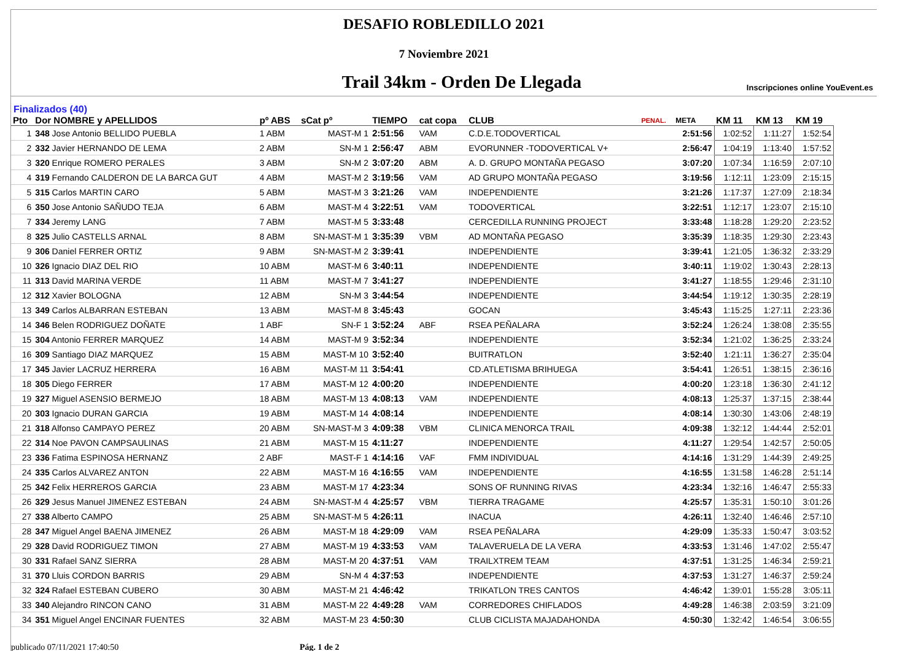DESAFIO ROBLEDILLO 2021
7 Noviembre 2021
Trail 34km - Orden De Llegada
Inscripciones online YouEvent.es
Finalizados (40)
| Pto | Dor NOMBRE y APELLIDOS | pº ABS | sCat pº | TIEMPO | cat copa | CLUB | PENAL. | META | KM 11 | KM 13 | KM 19 |
| --- | --- | --- | --- | --- | --- | --- | --- | --- | --- | --- | --- |
| 1 | 348 Jose Antonio BELLIDO PUEBLA | 1 ABM | MAST-M 1 | 2:51:56 | VAM | C.D.E.TODOVERTICAL | | 2:51:56 | 1:02:52 | 1:11:27 | 1:52:54 |
| 2 | 332 Javier HERNANDO DE LEMA | 2 ABM | SN-M 1 | 2:56:47 | ABM | EVORUNNER -TODOVERTICAL V+ | | 2:56:47 | 1:04:19 | 1:13:40 | 1:57:52 |
| 3 | 320 Enrique ROMERO PERALES | 3 ABM | SN-M 2 | 3:07:20 | ABM | A. D. GRUPO MONTAÑA PEGASO | | 3:07:20 | 1:07:34 | 1:16:59 | 2:07:10 |
| 4 | 319 Fernando CALDERON DE LA BARCA GUT | 4 ABM | MAST-M 2 | 3:19:56 | VAM | AD GRUPO MONTAÑA PEGASO | | 3:19:56 | 1:12:11 | 1:23:09 | 2:15:15 |
| 5 | 315 Carlos MARTIN CARO | 5 ABM | MAST-M 3 | 3:21:26 | VAM | INDEPENDIENTE | | 3:21:26 | 1:17:37 | 1:27:09 | 2:18:34 |
| 6 | 350 Jose Antonio SAÑUDO TEJA | 6 ABM | MAST-M 4 | 3:22:51 | VAM | TODOVERTICAL | | 3:22:51 | 1:12:17 | 1:23:07 | 2:15:10 |
| 7 | 334 Jeremy LANG | 7 ABM | MAST-M 5 | 3:33:48 | | CERCEDILLA RUNNING PROJECT | | 3:33:48 | 1:18:28 | 1:29:20 | 2:23:52 |
| 8 | 325 Julio CASTELLS ARNAL | 8 ABM | SN-MAST-M 1 | 3:35:39 | VBM | AD MONTAÑA PEGASO | | 3:35:39 | 1:18:35 | 1:29:30 | 2:23:43 |
| 9 | 306 Daniel FERRER ORTIZ | 9 ABM | SN-MAST-M 2 | 3:39:41 | | INDEPENDIENTE | | 3:39:41 | 1:21:05 | 1:36:32 | 2:33:29 |
| 10 | 326 Ignacio DIAZ DEL RIO | 10 ABM | MAST-M 6 | 3:40:11 | | INDEPENDIENTE | | 3:40:11 | 1:19:02 | 1:30:43 | 2:28:13 |
| 11 | 313 David MARINA VERDE | 11 ABM | MAST-M 7 | 3:41:27 | | INDEPENDIENTE | | 3:41:27 | 1:18:55 | 1:29:46 | 2:31:10 |
| 12 | 312 Xavier BOLOGNA | 12 ABM | SN-M 3 | 3:44:54 | | INDEPENDIENTE | | 3:44:54 | 1:19:12 | 1:30:35 | 2:28:19 |
| 13 | 349 Carlos ALBARRAN ESTEBAN | 13 ABM | MAST-M 8 | 3:45:43 | | GOCAN | | 3:45:43 | 1:15:25 | 1:27:11 | 2:23:36 |
| 14 | 346 Belen RODRIGUEZ DOÑATE | 1 ABF | SN-F 1 | 3:52:24 | ABF | RSEA PEÑALARA | | 3:52:24 | 1:26:24 | 1:38:08 | 2:35:55 |
| 15 | 304 Antonio FERRER MARQUEZ | 14 ABM | MAST-M 9 | 3:52:34 | | INDEPENDIENTE | | 3:52:34 | 1:21:02 | 1:36:25 | 2:33:24 |
| 16 | 309 Santiago DIAZ MARQUEZ | 15 ABM | MAST-M 10 | 3:52:40 | | BUITRATLON | | 3:52:40 | 1:21:11 | 1:36:27 | 2:35:04 |
| 17 | 345 Javier LACRUZ HERRERA | 16 ABM | MAST-M 11 | 3:54:41 | | CD.ATLETISMA BRIHUEGA | | 3:54:41 | 1:26:51 | 1:38:15 | 2:36:16 |
| 18 | 305 Diego FERRER | 17 ABM | MAST-M 12 | 4:00:20 | | INDEPENDIENTE | | 4:00:20 | 1:23:18 | 1:36:30 | 2:41:12 |
| 19 | 327 Miguel ASENSIO BERMEJO | 18 ABM | MAST-M 13 | 4:08:13 | VAM | INDEPENDIENTE | | 4:08:13 | 1:25:37 | 1:37:15 | 2:38:44 |
| 20 | 303 Ignacio DURAN GARCIA | 19 ABM | MAST-M 14 | 4:08:14 | | INDEPENDIENTE | | 4:08:14 | 1:30:30 | 1:43:06 | 2:48:19 |
| 21 | 318 Alfonso CAMPAYO PEREZ | 20 ABM | SN-MAST-M 3 | 4:09:38 | VBM | CLINICA MENORCA TRAIL | | 4:09:38 | 1:32:12 | 1:44:44 | 2:52:01 |
| 22 | 314 Noe PAVON CAMPSAULINAS | 21 ABM | MAST-M 15 | 4:11:27 | | INDEPENDIENTE | | 4:11:27 | 1:29:54 | 1:42:57 | 2:50:05 |
| 23 | 336 Fatima ESPINOSA HERNANZ | 2 ABF | MAST-F 1 | 4:14:16 | VAF | FMM INDIVIDUAL | | 4:14:16 | 1:31:29 | 1:44:39 | 2:49:25 |
| 24 | 335 Carlos ALVAREZ ANTON | 22 ABM | MAST-M 16 | 4:16:55 | VAM | INDEPENDIENTE | | 4:16:55 | 1:31:58 | 1:46:28 | 2:51:14 |
| 25 | 342 Felix HERREROS GARCIA | 23 ABM | MAST-M 17 | 4:23:34 | | SONS OF RUNNING RIVAS | | 4:23:34 | 1:32:16 | 1:46:47 | 2:55:33 |
| 26 | 329 Jesus Manuel JIMENEZ ESTEBAN | 24 ABM | SN-MAST-M 4 | 4:25:57 | VBM | TIERRA TRAGAME | | 4:25:57 | 1:35:31 | 1:50:10 | 3:01:26 |
| 27 | 338 Alberto CAMPO | 25 ABM | SN-MAST-M 5 | 4:26:11 | | INACUA | | 4:26:11 | 1:32:40 | 1:46:46 | 2:57:10 |
| 28 | 347 Miguel Angel BAENA JIMENEZ | 26 ABM | MAST-M 18 | 4:29:09 | VAM | RSEA PEÑALARA | | 4:29:09 | 1:35:33 | 1:50:47 | 3:03:52 |
| 29 | 328 David RODRIGUEZ TIMON | 27 ABM | MAST-M 19 | 4:33:53 | VAM | TALAVERUELA DE LA VERA | | 4:33:53 | 1:31:46 | 1:47:02 | 2:55:47 |
| 30 | 331 Rafael SANZ SIERRA | 28 ABM | MAST-M 20 | 4:37:51 | VAM | TRAILXTREM TEAM | | 4:37:51 | 1:31:25 | 1:46:34 | 2:59:21 |
| 31 | 370 Lluis CORDON BARRIS | 29 ABM | SN-M 4 | 4:37:53 | | INDEPENDIENTE | | 4:37:53 | 1:31:27 | 1:46:37 | 2:59:24 |
| 32 | 324 Rafael ESTEBAN CUBERO | 30 ABM | MAST-M 21 | 4:46:42 | | TRIKATLON TRES CANTOS | | 4:46:42 | 1:39:01 | 1:55:28 | 3:05:11 |
| 33 | 340 Alejandro RINCON CANO | 31 ABM | MAST-M 22 | 4:49:28 | VAM | CORREDORES CHIFLADOS | | 4:49:28 | 1:46:38 | 2:03:59 | 3:21:09 |
| 34 | 351 Miguel Angel ENCINAR FUENTES | 32 ABM | MAST-M 23 | 4:50:30 | | CLUB CICLISTA MAJADAHONDA | | 4:50:30 | 1:32:42 | 1:46:54 | 3:06:55 |
publicado 07/11/2021 17:40:50 Pág. 1 de 2